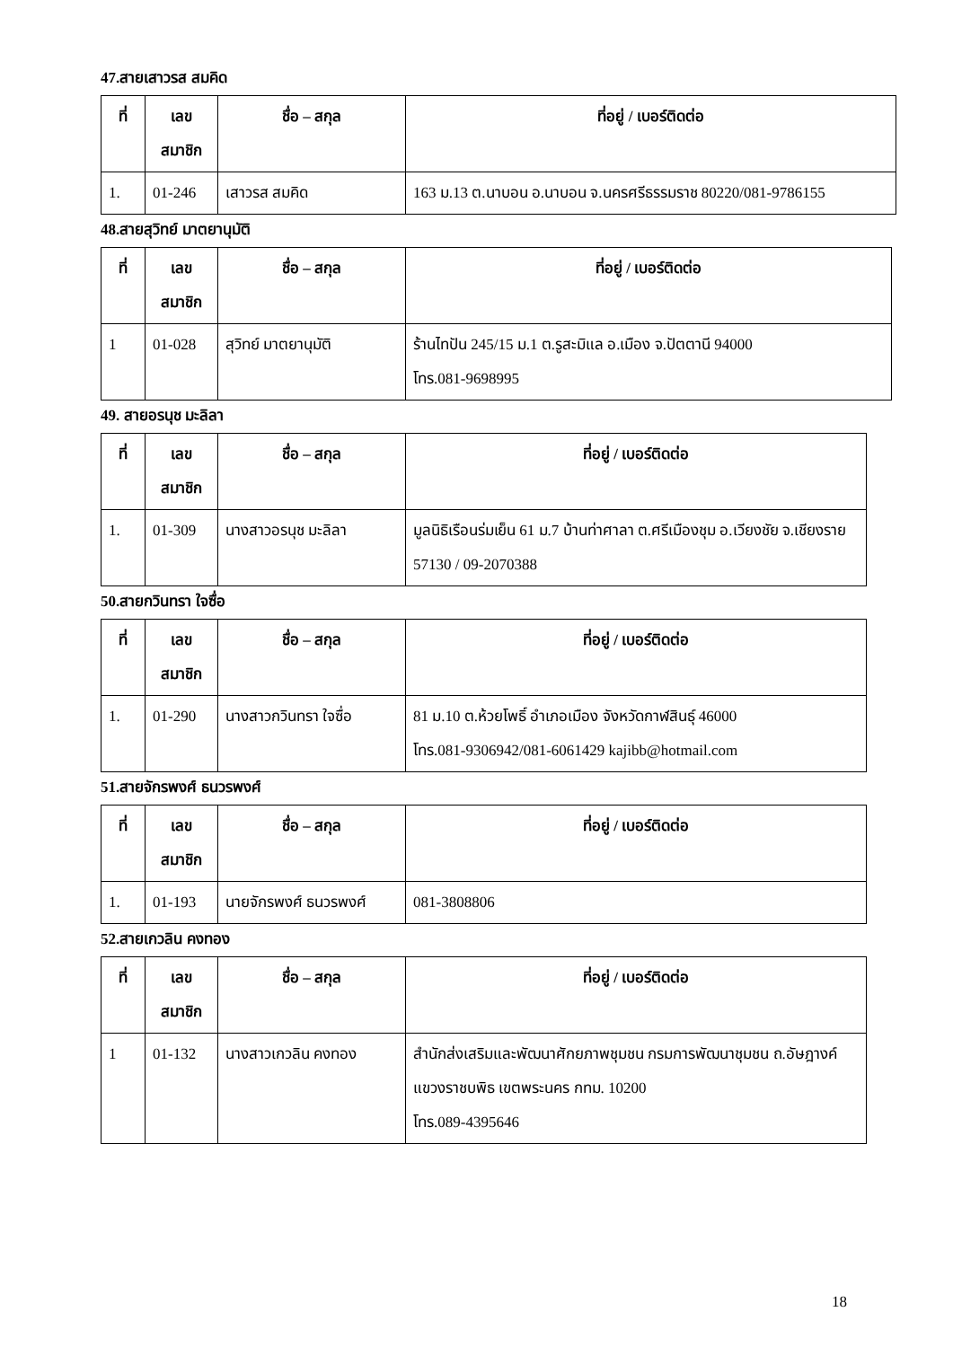47.สายเสาวรส สมคิด
| ที่ | เลข สมาชิก | ชื่อ – สกุล | ที่อยู่ / เบอร์ติดต่อ |
| --- | --- | --- | --- |
| 1. | 01-246 | เสาวรส สมคิด | 163 ม.13 ต.นาบอน อ.นาบอน จ.นครศรีธรรมราช 80220/081-9786155 |
48.สายสุวิทย์ มาตยานุมัติ
| ที่ | เลข สมาชิก | ชื่อ – สกุล | ที่อยู่ / เบอร์ติดต่อ |
| --- | --- | --- | --- |
| 1 | 01-028 | สุวิทย์ มาตยานุมัติ | ร้านไทปัน 245/15 ม.1 ต.รูสะมิแล อ.เมือง จ.ปัตตานี 94000 โทร.081-9698995 |
49. สายอรนุช มะลิลา
| ที่ | เลข สมาชิก | ชื่อ – สกุล | ที่อยู่ / เบอร์ติดต่อ |
| --- | --- | --- | --- |
| 1. | 01-309 | นางสาวอรนุช มะลิลา | มูลนิธิเรือนร่มเย็น 61 ม.7 บ้านท่าศาลา ต.ศรีเมืองชุม อ.เวียงชัย จ.เชียงราย 57130 / 09-2070388 |
50.สายกวินทรา ใจซื่อ
| ที่ | เลข สมาชิก | ชื่อ – สกุล | ที่อยู่ / เบอร์ติดต่อ |
| --- | --- | --- | --- |
| 1. | 01-290 | นางสาวกวินทรา ใจซื่อ | 81 ม.10 ต.ห้วยโพธิ์ อำเภอเมือง จังหวัดกาฬสินธุ์ 46000 โทร.081-9306942/081-6061429 kajibb@hotmail.com |
51.สายจักรพงศ์ ธนวรพงศ์
| ที่ | เลข สมาชิก | ชื่อ – สกุล | ที่อยู่ / เบอร์ติดต่อ |
| --- | --- | --- | --- |
| 1. | 01-193 | นายจักรพงศ์ ธนวรพงศ์ | 081-3808806 |
52.สายเกวลิน คงทอง
| ที่ | เลข สมาชิก | ชื่อ – สกุล | ที่อยู่ / เบอร์ติดต่อ |
| --- | --- | --- | --- |
| 1 | 01-132 | นางสาวเกวลิน คงทอง | สำนักส่งเสริมและพัฒนาศักยภาพชุมชน กรมการพัฒนาชุมชน ถ.อัษฎางค์ แขวงราชบพิธ เขตพระนคร กทม. 10200 โทร.089-4395646 |
18